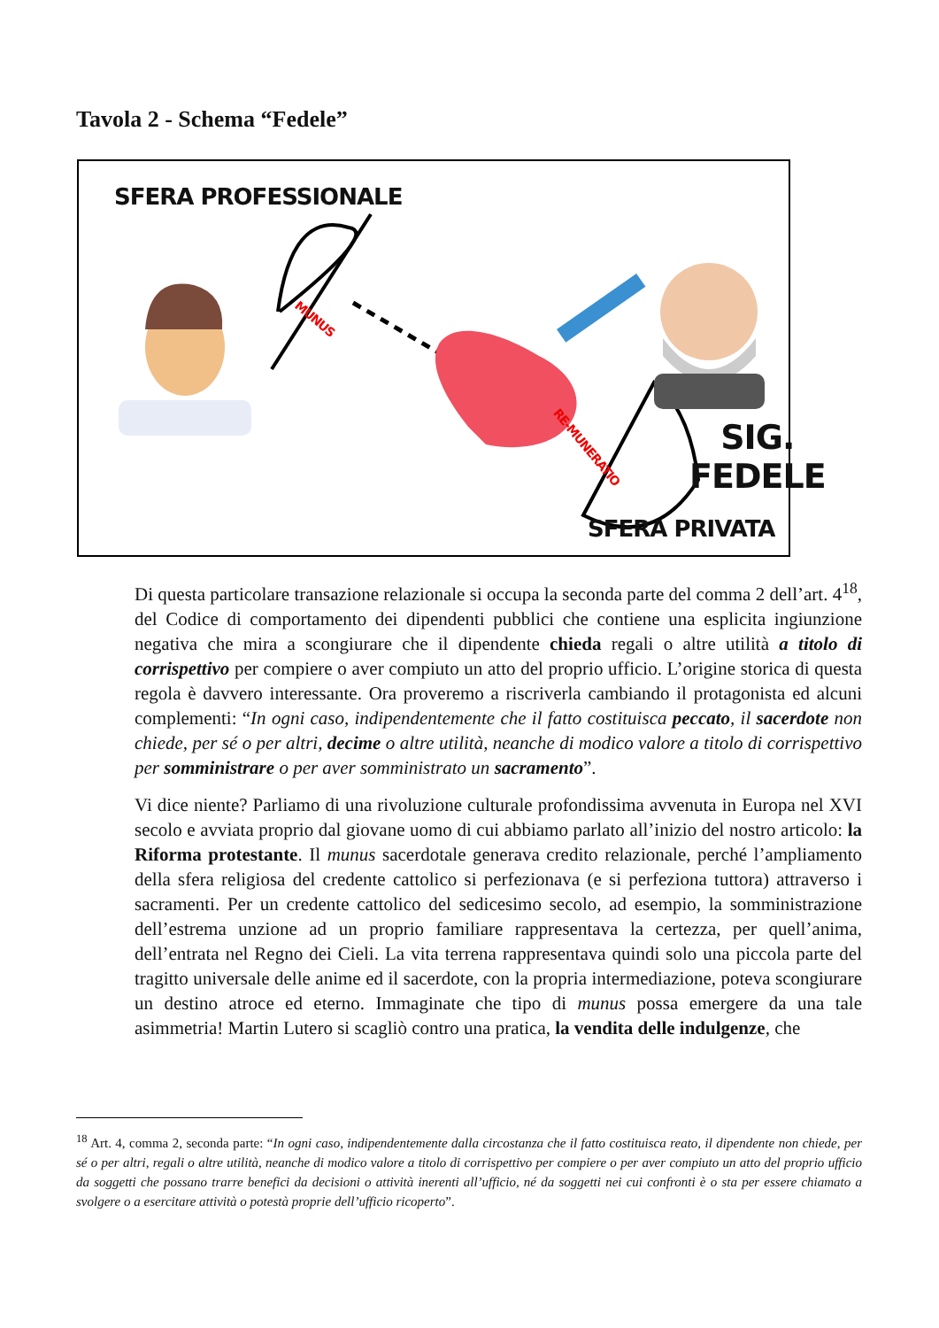Tavola 2 - Schema “Fedele”
SFERA PROFESSIONALE
MUNUS
RE-MUNERATIO
SIG.
FEDELE
SFERA PRIVATA
Di questa particolare transazione relazionale si occupa la seconda parte del comma 2 dell’art. 4<sup>18</sup>, del Codice di comportamento dei dipendenti pubblici che contiene una esplicita ingiunzione negativa che mira a scongiurare che il dipendente chieda regali o altre utilità a titolo di corrispettivo per compiere o aver compiuto un atto del proprio ufficio. L’origine storica di questa regola è davvero interessante. Ora proveremo a riscriverla cambiando il protagonista ed alcuni complementi: “In ogni caso, indipendentemente che il fatto costituisca peccato, il sacerdote non chiede, per sé o per altri, decime o altre utilità, neanche di modico valore a titolo di corrispettivo per somministrare o per aver somministrato un sacramento”.
Vi dice niente? Parliamo di una rivoluzione culturale profondissima avvenuta in Europa nel XVI secolo e avviata proprio dal giovane uomo di cui abbiamo parlato all’inizio del nostro articolo: la Riforma protestante. Il munus sacerdotale generava credito relazionale, perché l’ampliamento della sfera religiosa del credente cattolico si perfezionava (e si perfeziona tuttora) attraverso i sacramenti. Per un credente cattolico del sedicesimo secolo, ad esempio, la somministrazione dell’estrema unzione ad un proprio familiare rappresentava la certezza, per quell’anima, dell’entrata nel Regno dei Cieli. La vita terrena rappresentava quindi solo una piccola parte del tragitto universale delle anime ed il sacerdote, con la propria intermediazione, poteva scongiurare un destino atroce ed eterno. Immaginate che tipo di munus possa emergere da una tale asimmetria! Martin Lutero si scagliò contro una pratica, la vendita delle indulgenze, che
<sup>18</sup> Art. 4, comma 2, seconda parte: “In ogni caso, indipendentemente dalla circostanza che il fatto costituisca reato, il dipendente non chiede, per sé o per altri, regali o altre utilità, neanche di modico valore a titolo di corrispettivo per compiere o per aver compiuto un atto del proprio ufficio da soggetti che possano trarre benefici da decisioni o attività inerenti all’ufficio, né da soggetti nei cui confronti è o sta per essere chiamato a svolgere o a esercitare attività o potestà proprie dell’ufficio ricoperto”.